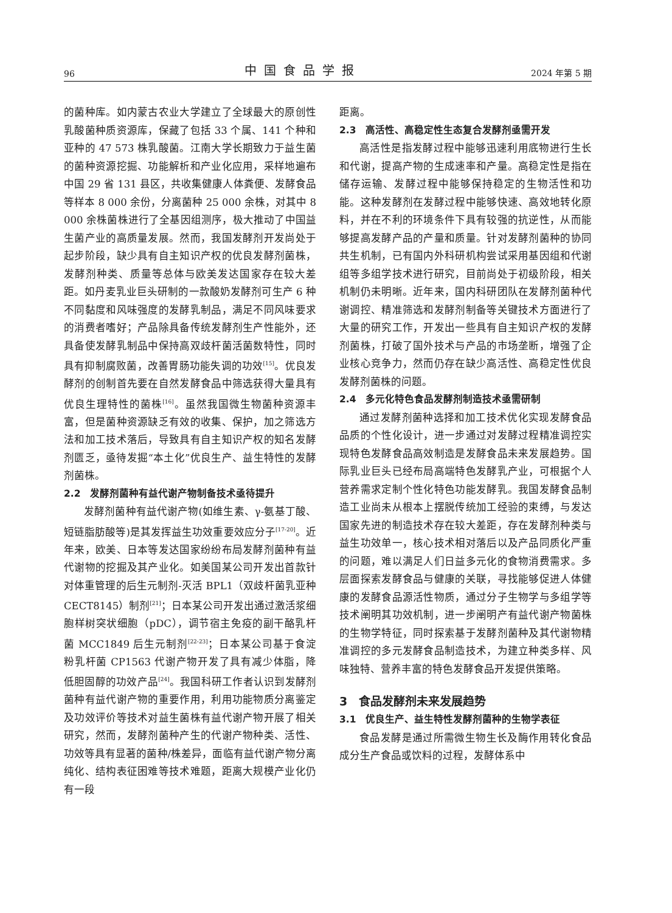96 中国食品学报 2024 年第 5 期
的菌种库。如内蒙古农业大学建立了全球最大的原创性乳酸菌种质资源库，保藏了包括 33 个属、141 个种和亚种的 47 573 株乳酸菌。江南大学长期致力于益生菌的菌种资源挖掘、功能解析和产业化应用，采样地遍布中国 29 省 131 县区，共收集健康人体粪便、发酵食品等样本 8 000 余份，分离菌种 25 000 余株，对其中 8 000 余株菌株进行了全基因组测序，极大推动了中国益生菌产业的高质量发展。然而，我国发酵剂开发尚处于起步阶段，缺少具有自主知识产权的优良发酵剂菌株，发酵剂种类、质量等总体与欧美发达国家存在较大差距。如丹麦乳业巨头研制的一款酸奶发酵剂可生产 6 种不同黏度和风味强度的发酵乳制品，满足不同风味要求的消费者嗜好；产品除具备传统发酵剂生产性能外，还具备使发酵乳制品中保持高双歧杆菌活菌数特性，同时具有抑制腐败菌，改善胃肠功能失调的功效<sup>[15]</sup>。优良发酵剂的创制首先要在自然发酵食品中筛选获得大量具有优良生理特性的菌株<sup>[16]</sup>。虽然我国微生物菌种资源丰富，但是菌种资源缺乏有效的收集、保护，加之筛选方法和加工技术落后，导致具有自主知识产权的知名发酵剂匮乏，亟待发掘“本土化”优良生产、益生特性的发酵剂菌株。
2.2　发酵剂菌种有益代谢产物制备技术亟待提升
发酵剂菌种有益代谢产物(如维生素、γ-氨基丁酸、短链脂肪酸等)是其发挥益生功效重要效应分子<sup>[17-20]</sup>。近年来，欧美、日本等发达国家纷纷布局发酵剂菌种有益代谢物的挖掘及其产业化。如美国某公司开发出首款针对体重管理的后生元制剂-灭活 BPL1（双歧杆菌乳亚种 CECT8145）制剂<sup>[21]</sup>；日本某公司开发出通过激活浆细胞样树突状细胞（pDC），调节宿主免疫的副干酪乳杆菌 MCC1849 后生元制剂<sup>[22-23]</sup>；日本某公司基于食淀粉乳杆菌 CP1563 代谢产物开发了具有减少体脂，降低胆固醇的功效产品<sup>[24]</sup>。我国科研工作者认识到发酵剂菌种有益代谢产物的重要作用，利用功能物质分离鉴定及功效评价等技术对益生菌株有益代谢产物开展了相关研究，然而，发酵剂菌种产生的代谢产物种类、活性、功效等具有显著的菌种/株差异，面临有益代谢产物分离纯化、结构表征困难等技术难题，距离大规模产业化仍有一段
距离。
2.3　高活性、高稳定性生态复合发酵剂亟需开发
高活性是指发酵过程中能够迅速利用底物进行生长和代谢，提高产物的生成速率和产量。高稳定性是指在储存运输、发酵过程中能够保持稳定的生物活性和功能。这种发酵剂在发酵过程中能够快速、高效地转化原料，并在不利的环境条件下具有较强的抗逆性，从而能够提高发酵产品的产量和质量。针对发酵剂菌种的协同共生机制，已有国内外科研机构尝试采用基因组和代谢组等多组学技术进行研究，目前尚处于初级阶段，相关机制仍未明晰。近年来，国内科研团队在发酵剂菌种代谢调控、精准筛选和发酵剂制备等关键技术方面进行了大量的研究工作，开发出一些具有自主知识产权的发酵剂菌株，打破了国外技术与产品的市场垄断，增强了企业核心竞争力，然而仍存在缺少高活性、高稳定性优良发酵剂菌株的问题。
2.4　多元化特色食品发酵剂制造技术亟需研制
通过发酵剂菌种选择和加工技术优化实现发酵食品品质的个性化设计，进一步通过对发酵过程精准调控实现特色发酵食品高效制造是发酵食品未来发展趋势。国际乳业巨头已经布局高端特色发酵乳产业，可根据个人营养需求定制个性化特色功能发酵乳。我国发酵食品制造工业尚未从根本上摆脱传统加工经验的束缚，与发达国家先进的制造技术存在较大差距，存在发酵剂种类与益生功效单一，核心技术相对落后以及产品同质化严重的问题，难以满足人们日益多元化的食物消费需求。多层面探索发酵食品与健康的关联，寻找能够促进人体健康的发酵食品源活性物质，通过分子生物学与多组学等技术阐明其功效机制，进一步阐明产有益代谢产物菌株的生物学特征，同时探索基于发酵剂菌种及其代谢物精准调控的多元发酵食品制造技术，为建立种类多样、风味独特、营养丰富的特色发酵食品开发提供策略。
3　食品发酵剂未来发展趋势
3.1　优良生产、益生特性发酵剂菌种的生物学表征
食品发酵是通过所需微生物生长及酶作用转化食品成分生产食品或饮料的过程，发酵体系中